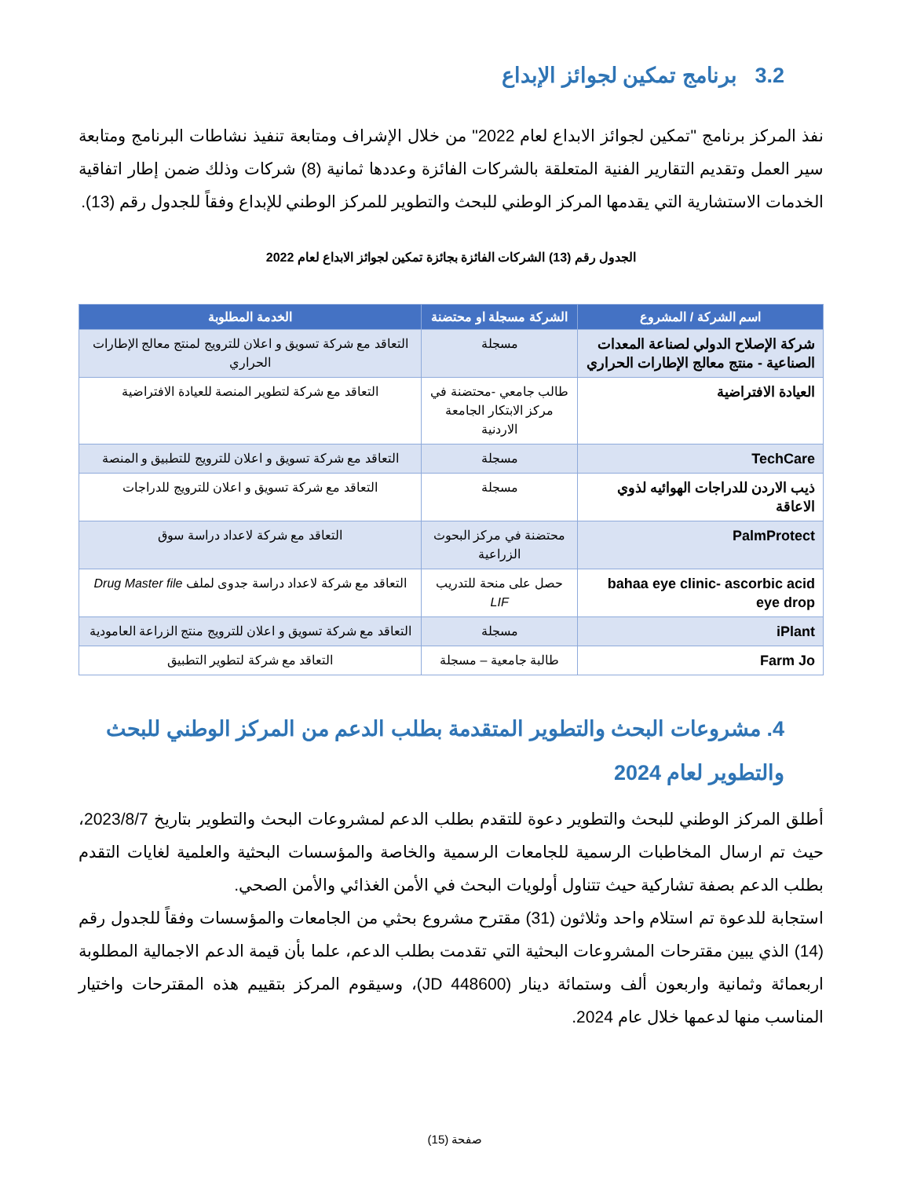3.2 برنامج تمكين لجوائز الإبداع
نفذ المركز برنامج "تمكين لجوائز الابداع لعام 2022" من خلال الإشراف ومتابعة تنفيذ نشاطات البرنامج ومتابعة سير العمل وتقديم التقارير الفنية المتعلقة بالشركات الفائزة وعددها ثمانية (8) شركات وذلك ضمن إطار اتفاقية الخدمات الاستشارية التي يقدمها المركز الوطني للبحث والتطوير للمركز الوطني للإبداع وفقاً للجدول رقم (13).
الجدول رقم (13) الشركات الفائزة بجائزة تمكين لجوائز الابداع لعام 2022
| اسم الشركة / المشروع | الشركة مسجلة او محتضنة | الخدمة المطلوبة |
| --- | --- | --- |
| شركة الإصلاح الدولي لصناعة المعدات الصناعية - منتج معالج الإطارات الحراري | مسجلة | التعاقد مع شركة تسويق و اعلان للترويج لمنتج معالج الإطارات الحراري |
| العيادة الافتراضية | طالب جامعي -محتضنة في مركز الابتكار الجامعة الاردنية | التعاقد مع شركة لتطوير المنصة للعيادة الافتراضية |
| TechCare | مسجلة | التعاقد مع شركة تسويق و اعلان للترويج للتطبيق و المنصة |
| ذيب الاردن للدراجات الهوائيه لذوي الاعاقة | مسجلة | التعاقد مع شركة تسويق و اعلان للترويج للدراجات |
| PalmProtect | محتضنة في مركز البحوث الزراعية | التعاقد مع شركة لاعداد دراسة سوق |
| bahaa eye clinic- ascorbic acid eye drop | حصل على منحة للتدريب LIF | التعاقد مع شركة لاعداد دراسة جدوى لملف Drug Master file |
| iPlant | مسجلة | التعاقد مع شركة تسويق و اعلان للترويج منتج الزراعة العامودية |
| Farm Jo | طالبة جامعية – مسجلة | التعاقد مع شركة لتطوير التطبيق |
4. مشروعات البحث والتطوير المتقدمة بطلب الدعم من المركز الوطني للبحث والتطوير لعام 2024
أطلق المركز الوطني للبحث والتطوير دعوة للتقدم بطلب الدعم لمشروعات البحث والتطوير بتاريخ 2023/8/7، حيث تم ارسال المخاطبات الرسمية للجامعات الرسمية والخاصة والمؤسسات البحثية والعلمية لغايات التقدم بطلب الدعم بصفة تشاركية حيث تتناول أولويات البحث في الأمن الغذائي والأمن الصحي.
استجابة للدعوة تم استلام واحد وثلاثون (31) مقترح مشروع بحثي من الجامعات والمؤسسات وفقاً للجدول رقم (14) الذي يبين مقترحات المشروعات البحثية التي تقدمت بطلب الدعم، علما بأن قيمة الدعم الاجمالية المطلوبة اربعمائة وثمانية واربعون ألف وستمائة دينار (JD 448600)، وسيقوم المركز بتقييم هذه المقترحات واختيار المناسب منها لدعمها خلال عام 2024.
صفحة (15)